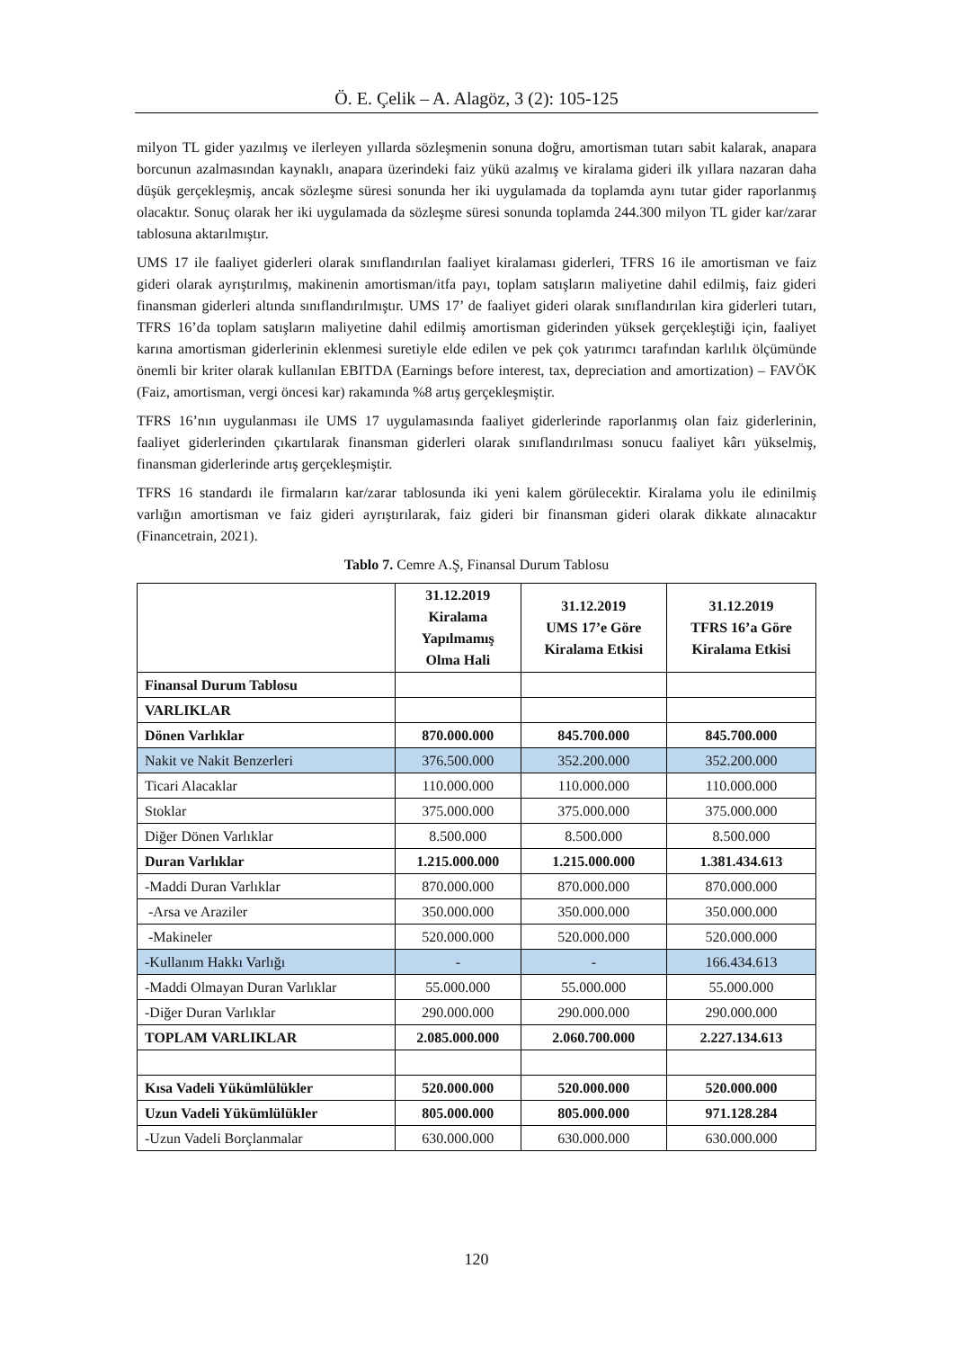Ö. E. Çelik – A. Alagöz, 3 (2): 105-125
milyon TL gider yazılmış ve ilerleyen yıllarda sözleşmenin sonuna doğru, amortisman tutarı sabit kalarak, anapara borcunun azalmasından kaynaklı, anapara üzerindeki faiz yükü azalmış ve kiralama gideri ilk yıllara nazaran daha düşük gerçekleşmiş, ancak sözleşme süresi sonunda her iki uygulamada da toplamda aynı tutar gider raporlanmış olacaktır. Sonuç olarak her iki uygulamada da sözleşme süresi sonunda toplamda 244.300 milyon TL gider kar/zarar tablosuna aktarılmıştır.
UMS 17 ile faaliyet giderleri olarak sınıflandırılan faaliyet kiralaması giderleri, TFRS 16 ile amortisman ve faiz gideri olarak ayrıştırılmış, makinenin amortisman/itfa payı, toplam satışların maliyetine dahil edilmiş, faiz gideri finansman giderleri altında sınıflandırılmıştır. UMS 17’ de faaliyet gideri olarak sınıflandırılan kira giderleri tutarı, TFRS 16’da toplam satışların maliyetine dahil edilmiş amortisman giderinden yüksek gerçekleştiği için, faaliyet karına amortisman giderlerinin eklenmesi suretiyle elde edilen ve pek çok yatırımcı tarafından karlılık ölçümünde önemli bir kriter olarak kullanılan EBITDA (Earnings before interest, tax, depreciation and amortization) – FAVÖK (Faiz, amortisman, vergi öncesi kar) rakamında %8 artış gerçekleşmiştir.
TFRS 16’nın uygulanması ile UMS 17 uygulamasında faaliyet giderlerinde raporlanmış olan faiz giderlerinin, faaliyet giderlerinden çıkartılarak finansman giderleri olarak sınıflandırılması sonucu faaliyet kârı yükselmiş, finansman giderlerinde artış gerçekleşmiştir.
TFRS 16 standardı ile firmaların kar/zarar tablosunda iki yeni kalem görülecektir. Kiralama yolu ile edinilmiş varlığın amortisman ve faiz gideri ayrıştırılarak, faiz gideri bir finansman gideri olarak dikkate alınacaktır (Financetrain, 2021).
Tablo 7. Cemre A.Ş, Finansal Durum Tablosu
| | 31.12.2019 Kiralama Yapılmamış Olma Hali | 31.12.2019 UMS 17’e Göre Kiralama Etkisi | 31.12.2019 TFRS 16’a Göre Kiralama Etkisi |
| --- | --- | --- | --- |
| Finansal Durum Tablosu | | | |
| VARLIKLAR | | | |
| Dönen Varlıklar | 870.000.000 | 845.700.000 | 845.700.000 |
| Nakit ve Nakit Benzerleri | 376.500.000 | 352.200.000 | 352.200.000 |
| Ticari Alacaklar | 110.000.000 | 110.000.000 | 110.000.000 |
| Stoklar | 375.000.000 | 375.000.000 | 375.000.000 |
| Diğer Dönen Varlıklar | 8.500.000 | 8.500.000 | 8.500.000 |
| Duran Varlıklar | 1.215.000.000 | 1.215.000.000 | 1.381.434.613 |
| -Maddi Duran Varlıklar | 870.000.000 | 870.000.000 | 870.000.000 |
| -Arsa ve Araziler | 350.000.000 | 350.000.000 | 350.000.000 |
| -Makineler | 520.000.000 | 520.000.000 | 520.000.000 |
| -Kullanım Hakkı Varlığı | - | - | 166.434.613 |
| -Maddi Olmayan Duran Varlıklar | 55.000.000 | 55.000.000 | 55.000.000 |
| -Diğer Duran Varlıklar | 290.000.000 | 290.000.000 | 290.000.000 |
| TOPLAM VARLIKLAR | 2.085.000.000 | 2.060.700.000 | 2.227.134.613 |
| Kısa Vadeli Yükümlülükler | 520.000.000 | 520.000.000 | 520.000.000 |
| Uzun Vadeli Yükümlülükler | 805.000.000 | 805.000.000 | 971.128.284 |
| -Uzun Vadeli Borçlanmalar | 630.000.000 | 630.000.000 | 630.000.000 |
120